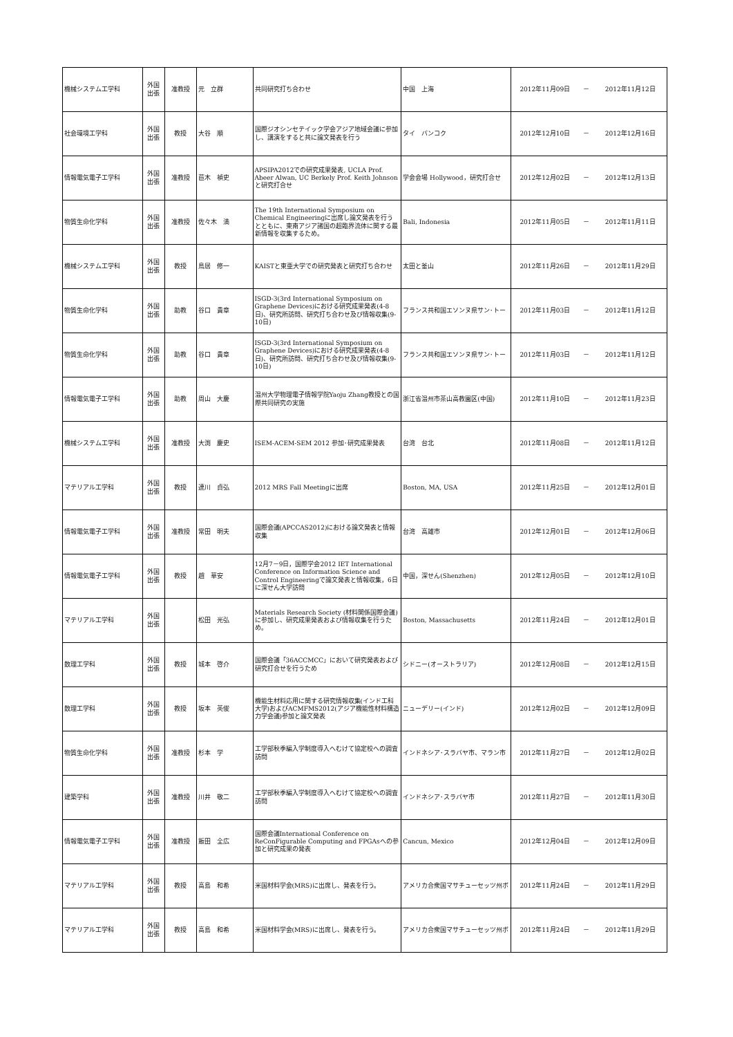| 機械システム工学科 | 外国 出張 | 准教授 | 元 立群 | 共同研究打ち合わせ | 中国 上海 | 2012年11月09日 | － | 2012年11月12日 |
| 社会環境工学科 | 外国 出張 | 教授 | 大谷 順 | 国際ジオシンセテイック学会アジア地域会議に参加し、講演をすると共に論文発表を行う | タイ バンコク | 2012年12月10日 | － | 2012年12月16日 |
| 情報電気電子工学科 | 外国 出張 | 准教授 | 苣木 禎史 | APSIPA2012での研究成果発表, UCLA Prof. Abeer Alwan, UC Berkely Prof. Keith Johnsonと研究打合せ | 学会会場 Hollywood，研究打合せ | 2012年12月02日 | － | 2012年12月13日 |
| 物質生命化学科 | 外国 出張 | 准教授 | 佐々木 満 | The 19th International Symposium on Chemical Engineeringに出席し論文発表を行うとともに、東南アジア諸国の超臨界流体に関する最新情報を収集するため。 | Bali, Indonesia | 2012年11月05日 | － | 2012年11月11日 |
| 機械システム工学科 | 外国 出張 | 教授 | 鳥居 修一 | KAISTと東亜大学での研究発表と研究打ち合わせ | 太田と釜山 | 2012年11月26日 | － | 2012年11月29日 |
| 物質生命化学科 | 外国 出張 | 助教 | 谷口 貴章 | ISGD-3(3rd International Symposium on Graphene Devices)における研究成果発表(4-8日)、研究所訪問、研究打ち合わせ及び情報収集(9-10日) | フランス共和国エソンヌ県サン･トー | 2012年11月03日 | － | 2012年11月12日 |
| 物質生命化学科 | 外国 出張 | 助教 | 谷口 貴章 | ISGD-3(3rd International Symposium on Graphene Devices)における研究成果発表(4-8日)、研究所訪問、研究打ち合わせ及び情報収集(9-10日) | フランス共和国エソンヌ県サン･トー | 2012年11月03日 | － | 2012年11月12日 |
| 情報電気電子工学科 | 外国 出張 | 助教 | 周山 大慶 | 温州大学物理電子情報学院Yaoju Zhang教授との国際共同研究の実施 | 浙江省温州市茶山高教園区(中国) | 2012年11月10日 | － | 2012年11月23日 |
| 機械システム工学科 | 外国 出張 | 准教授 | 大渕 慶史 | ISEM-ACEM-SEM 2012 参加･研究成果発表 | 台湾 台北 | 2012年11月08日 | － | 2012年11月12日 |
| マテリアル工学科 | 外国 出張 | 教授 | 連川 貞弘 | 2012 MRS Fall Meetingに出席 | Boston, MA, USA | 2012年11月25日 | － | 2012年12月01日 |
| 情報電気電子工学科 | 外国 出張 | 准教授 | 常田 明夫 | 国際会議(APCCAS2012)における論文発表と情報収集 | 台湾 高雄市 | 2012年12月01日 | － | 2012年12月06日 |
| 情報電気電子工学科 | 外国 出張 | 教授 | 趙 華安 | 12月7－9日，国際学会2012 IET International Conference on Information Science and Control Engineeringで論文発表と情報収集，6日に深せん大学訪問 | 中国，深せん(Shenzhen) | 2012年12月05日 | － | 2012年12月10日 |
| マテリアル工学科 | 外国 出張 | | 松田 光弘 | Materials Research Society (材料関係国際会議)に参加し、研究成果発表および情報収集を行うため。 | Boston, Massachusetts | 2012年11月24日 | － | 2012年12月01日 |
| 数理工学科 | 外国 出張 | 教授 | 城本 啓介 | 国際会議「36ACCMCC」において研究発表および研究打合せを行うため | シドニー(オーストラリア) | 2012年12月08日 | － | 2012年12月15日 |
| 数理工学科 | 外国 出張 | 教授 | 坂本 英俊 | 機能生材料応用に関する研究情報収集(インド工科大学)およびACMFMS2012(アジア機能性材料構造力学会議)参加と論文発表 | ニューデリー(インド) | 2012年12月02日 | － | 2012年12月09日 |
| 物質生命化学科 | 外国 出張 | 准教授 | 杉本 学 | 工学部秋季編入学制度導入へむけて協定校への調査訪問 | インドネシア･スラバヤ市、マラン市 | 2012年11月27日 | － | 2012年12月02日 |
| 建築学科 | 外国 出張 | 准教授 | 川井 敬二 | 工学部秋季編入学制度導入へむけて協定校への調査訪問 | インドネシア･スラバヤ市 | 2012年11月27日 | － | 2012年11月30日 |
| 情報電気電子工学科 | 外国 出張 | 准教授 | 飯田 全広 | 国際会議International Conference on ReConFigurable Computing and FPGAsへの参加と研究成果の発表 | Cancun, Mexico | 2012年12月04日 | － | 2012年12月09日 |
| マテリアル工学科 | 外国 出張 | 教授 | 高島 和希 | 米国材料学会(MRS)に出席し、発表を行う。 | アメリカ合衆国マサチューセッツ州ボ | 2012年11月24日 | － | 2012年11月29日 |
| マテリアル工学科 | 外国 出張 | 教授 | 高島 和希 | 米国材料学会(MRS)に出席し、発表を行う。 | アメリカ合衆国マサチューセッツ州ボ | 2012年11月24日 | － | 2012年11月29日 |